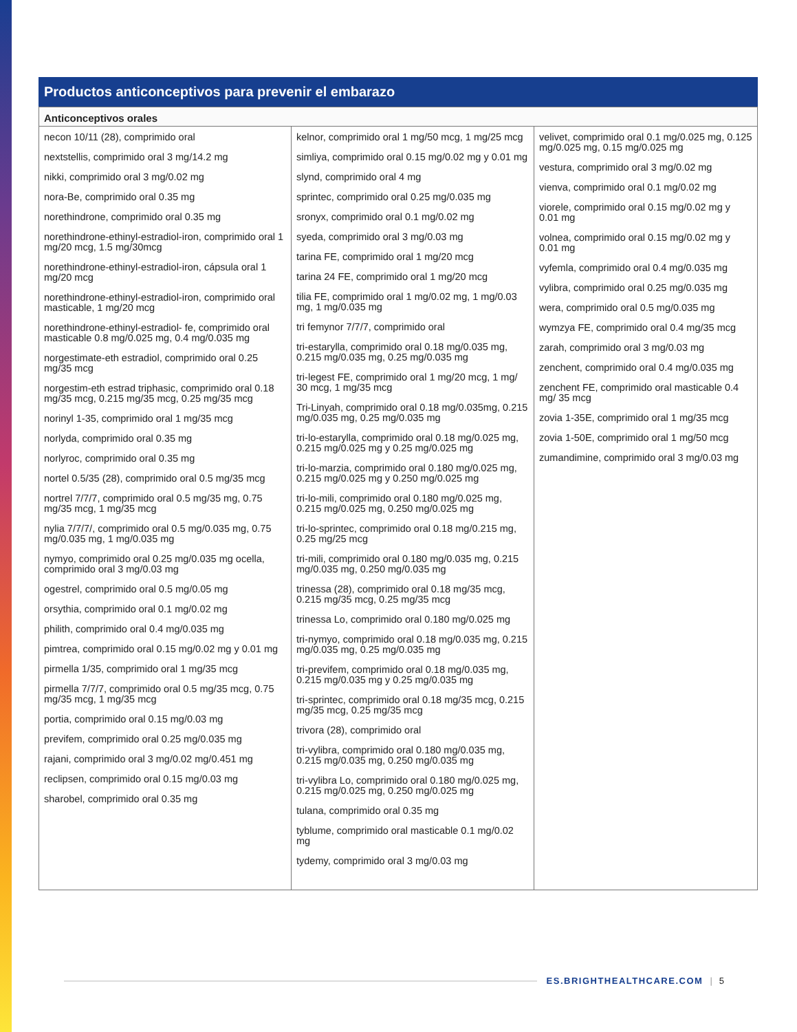Productos anticonceptivos para prevenir el embarazo
| Anticonceptivos orales | | |
| --- | --- | --- |
| necon 10/11 (28), comprimido oral nextstellis, comprimido oral 3 mg/14.2 mg nikki, comprimido oral 3 mg/0.02 mg nora-Be, comprimido oral 0.35 mg norethindrone, comprimido oral 0.35 mg norethindrone-ethinyl-estradiol-iron, comprimido oral 1 mg/20 mcg, 1.5 mg/30mcg norethindrone-ethinyl-estradiol-iron, cápsula oral 1 mg/20 mcg norethindrone-ethinyl-estradiol-iron, comprimido oral masticable, 1 mg/20 mcg norethindrone-ethinyl-estradiol- fe, comprimido oral masticable 0.8 mg/0.025 mg, 0.4 mg/0.035 mg norgestimate-eth estradiol, comprimido oral 0.25 mg/35 mcg norgestim-eth estrad triphasic, comprimido oral 0.18 mg/35 mcg, 0.215 mg/35 mcg, 0.25 mg/35 mcg norinyl 1-35, comprimido oral 1 mg/35 mcg norlyda, comprimido oral 0.35 mg norlyroc, comprimido oral 0.35 mg nortel 0.5/35 (28), comprimido oral 0.5 mg/35 mcg nortrel 7/7/7, comprimido oral 0.5 mg/35 mg, 0.75 mg/35 mcg, 1 mg/35 mcg nylia 7/7/7/, comprimido oral 0.5 mg/0.035 mg, 0.75 mg/0.035 mg, 1 mg/0.035 mg nymyo, comprimido oral 0.25 mg/0.035 mg ocella, comprimido oral 3 mg/0.03 mg ogestrel, comprimido oral 0.5 mg/0.05 mg orsythia, comprimido oral 0.1 mg/0.02 mg philith, comprimido oral 0.4 mg/0.035 mg pimtrea, comprimido oral 0.15 mg/0.02 mg y 0.01 mg pirmella 1/35, comprimido oral 1 mg/35 mcg pirmella 7/7/7, comprimido oral 0.5 mg/35 mcg, 0.75 mg/35 mcg, 1 mg/35 mcg portia, comprimido oral 0.15 mg/0.03 mg previfem, comprimido oral 0.25 mg/0.035 mg rajani, comprimido oral 3 mg/0.02 mg/0.451 mg reclipsen, comprimido oral 0.15 mg/0.03 mg sharobel, comprimido oral 0.35 mg | kelnor, comprimido oral 1 mg/50 mcg, 1 mg/25 mcg simliya, comprimido oral 0.15 mg/0.02 mg y 0.01 mg slynd, comprimido oral 4 mg sprintec, comprimido oral 0.25 mg/0.035 mg sronyx, comprimido oral 0.1 mg/0.02 mg syeda, comprimido oral 3 mg/0.03 mg tarina FE, comprimido oral 1 mg/20 mcg tarina 24 FE, comprimido oral 1 mg/20 mcg tilia FE, comprimido oral 1 mg/0.02 mg, 1 mg/0.03 mg, 1 mg/0.035 mg tri femynor 7/7/7, comprimido oral tri-estarylla, comprimido oral 0.18 mg/0.035 mg, 0.215 mg/0.035 mg, 0.25 mg/0.035 mg tri-legest FE, comprimido oral 1 mg/20 mcg, 1 mg/ 30 mcg, 1 mg/35 mcg Tri-Linyah, comprimido oral 0.18 mg/0.035mg, 0.215 mg/0.035 mg, 0.25 mg/0.035 mg tri-lo-estarylla, comprimido oral 0.18 mg/0.025 mg, 0.215 mg/0.025 mg y 0.25 mg/0.025 mg tri-lo-marzia, comprimido oral 0.180 mg/0.025 mg, 0.215 mg/0.025 mg y 0.250 mg/0.025 mg tri-lo-mili, comprimido oral 0.180 mg/0.025 mg, 0.215 mg/0.025 mg, 0.250 mg/0.025 mg tri-lo-sprintec, comprimido oral 0.18 mg/0.215 mg, 0.25 mg/25 mcg tri-mili, comprimido oral 0.180 mg/0.035 mg, 0.215 mg/0.035 mg, 0.250 mg/0.035 mg trinessa (28), comprimido oral 0.18 mg/35 mcg, 0.215 mg/35 mcg, 0.25 mg/35 mcg trinessa Lo, comprimido oral 0.180 mg/0.025 mg tri-nymyo, comprimido oral 0.18 mg/0.035 mg, 0.215 mg/0.035 mg, 0.25 mg/0.035 mg tri-previfem, comprimido oral 0.18 mg/0.035 mg, 0.215 mg/0.035 mg y 0.25 mg/0.035 mg tri-sprintec, comprimido oral 0.18 mg/35 mcg, 0.215 mg/35 mcg, 0.25 mg/35 mcg trivora (28), comprimido oral tri-vylibra, comprimido oral 0.180 mg/0.035 mg, 0.215 mg/0.035 mg, 0.250 mg/0.035 mg tri-vylibra Lo, comprimido oral 0.180 mg/0.025 mg, 0.215 mg/0.025 mg, 0.250 mg/0.025 mg tulana, comprimido oral 0.35 mg tyblume, comprimido oral masticable 0.1 mg/0.02 mg tydemy, comprimido oral 3 mg/0.03 mg | velivet, comprimido oral 0.1 mg/0.025 mg, 0.125 mg/0.025 mg, 0.15 mg/0.025 mg vestura, comprimido oral 3 mg/0.02 mg vienva, comprimido oral 0.1 mg/0.02 mg viorele, comprimido oral 0.15 mg/0.02 mg y 0.01 mg volnea, comprimido oral 0.15 mg/0.02 mg y 0.01 mg vyfemla, comprimido oral 0.4 mg/0.035 mg vylibra, comprimido oral 0.25 mg/0.035 mg wera, comprimido oral 0.5 mg/0.035 mg wymzya FE, comprimido oral 0.4 mg/35 mcg zarah, comprimido oral 3 mg/0.03 mg zenchent, comprimido oral 0.4 mg/0.035 mg zenchent FE, comprimido oral masticable 0.4 mg/ 35 mcg zovia 1-35E, comprimido oral 1 mg/35 mcg zovia 1-50E, comprimido oral 1 mg/50 mcg zumandimine, comprimido oral 3 mg/0.03 mg |
ES.BRIGHTHEALTHCARE.COM | 5